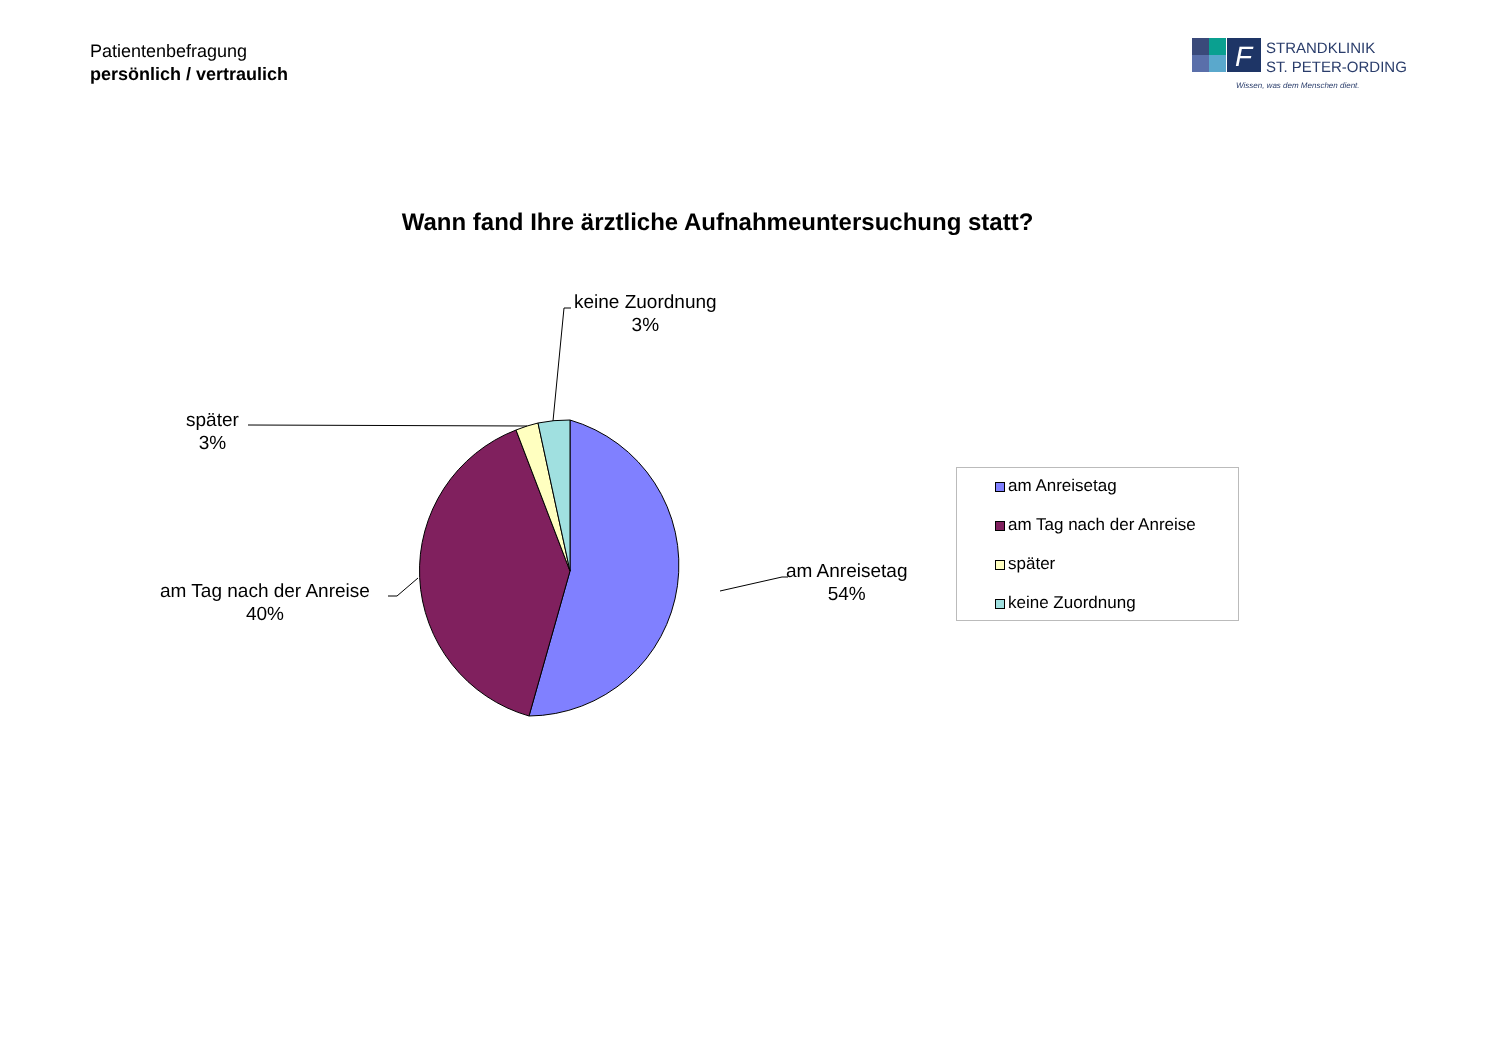Patientenbefragung
persönlich / vertraulich
F
STRANDKLINIK
ST. PETER-ORDING
Wissen, was dem Menschen dient.
Wann fand Ihre ärztliche Aufnahmeuntersuchung statt?
keine Zuordnung
3%
später
3%
am Tag nach der Anreise
40%
am Anreisetag
54%
am Anreisetag
am Tag nach der Anreise
später
keine Zuordnung